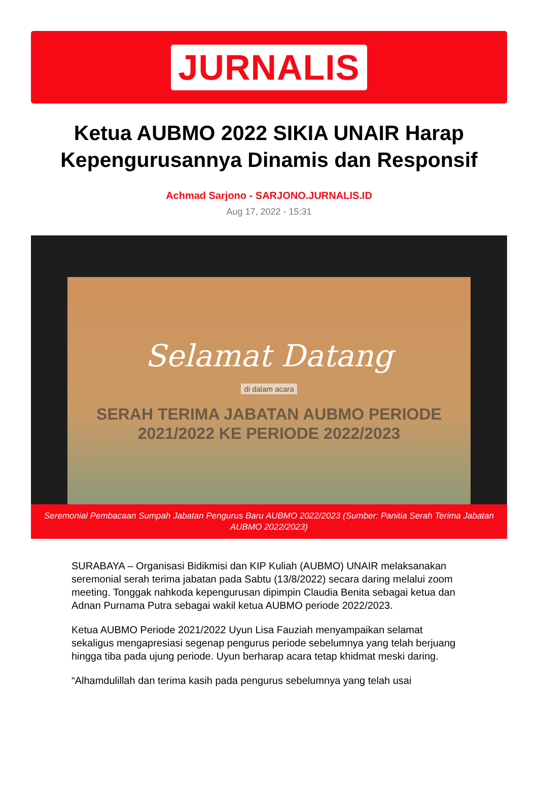JURNALIS
Ketua AUBMO 2022 SIKIA UNAIR Harap Kepengurusannya Dinamis dan Responsif
Achmad Sarjono - SARJONO.JURNALIS.ID
Aug 17, 2022 - 15:31
Selamat Datang
di dalam acara
SERAH TERIMA JABATAN AUBMO PERIODE
2021/2022 KE PERIODE 2022/2023
Seremonial Pembacaan Sumpah Jabatan Pengurus Baru AUBMO 2022/2023 (Sumber: Panitia Serah Terima Jabatan AUBMO 2022/2023)
SURABAYA – Organisasi Bidikmisi dan KIP Kuliah (AUBMO) UNAIR melaksanakan seremonial serah terima jabatan pada Sabtu (13/8/2022) secara daring melalui zoom meeting. Tonggak nahkoda kepengurusan dipimpin Claudia Benita sebagai ketua dan Adnan Purnama Putra sebagai wakil ketua AUBMO periode 2022/2023.
Ketua AUBMO Periode 2021/2022 Uyun Lisa Fauziah menyampaikan selamat sekaligus mengapresiasi segenap pengurus periode sebelumnya yang telah berjuang hingga tiba pada ujung periode. Uyun berharap acara tetap khidmat meski daring.
“Alhamdulillah dan terima kasih pada pengurus sebelumnya yang telah usai